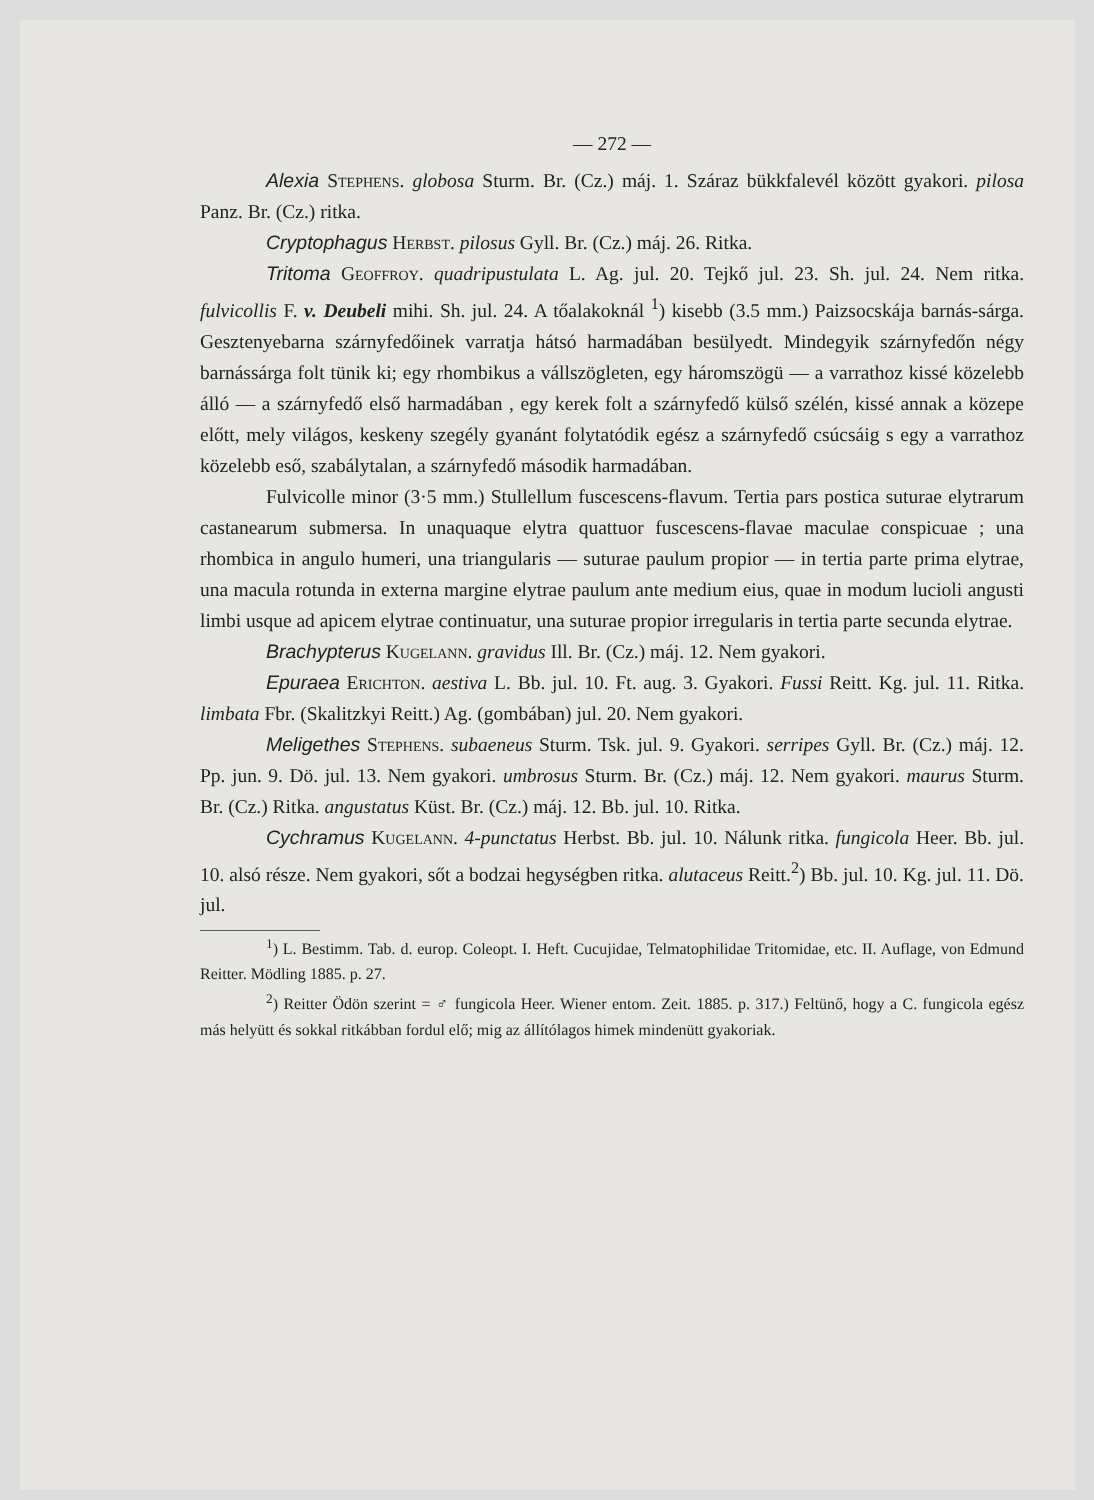— 272 —
Alexia Stephens. globosa Sturm. Br. (Cz.) máj. 1. Száraz bükkfalevél között gyakori. pilosa Panz. Br. (Cz.) ritka.
Cryptophagus Herbst. pilosus Gyll. Br. (Cz.) máj. 26. Ritka.
Tritoma Geoffroy. quadripustulata L. Ag. jul. 20. Tejkő jul. 23. Sh. jul. 24. Nem ritka. fulvicollis F. v. Deubeli mihi. Sh. jul. 24. A tőalakoknál <sup>1</sup>) kisebb (3.5 mm.) Paizsocskája barnás-sárga. Gesztenyebarna szárnyfedőinek varratja hátsó harmadában besülyedt. Mindegyik szárnyfedőn négy barnássárga folt tünik ki; egy rhombikus a vállszögleten, egy háromszögü — a varrathoz kissé közelebb álló — a szárnyfedő első harmadában , egy kerek folt a szárnyfedő külső szélén, kissé annak a közepe előtt, mely világos, keskeny szegély gyanánt folytatódik egész a szárnyfedő csúcsáig s egy a varrathoz közelebb eső, szabálytalan, a szárnyfedő második harmadában.
Fulvicolle minor (3·5 mm.) Stullellum fuscescens-flavum. Tertia pars postica suturae elytrarum castanearum submersa. In unaquaque elytra quattuor fuscescens-flavae maculae conspicuae ; una rhombica in angulo humeri, una triangularis — suturae paulum propior — in tertia parte prima elytrae, una macula rotunda in externa margine elytrae paulum ante medium eius, quae in modum lucioli angusti limbi usque ad apicem elytrae continuatur, una suturae propior irregularis in tertia parte secunda elytrae.
Brachypterus Kugelann. gravidus Ill. Br. (Cz.) máj. 12. Nem gyakori.
Epuraea Erichton. aestiva L. Bb. jul. 10. Ft. aug. 3. Gyakori. Fussi Reitt. Kg. jul. 11. Ritka. limbata Fbr. (Skalitzkyi Reitt.) Ag. (gombában) jul. 20. Nem gyakori.
Meligethes Stephens. subaeneus Sturm. Tsk. jul. 9. Gyakori. serripes Gyll. Br. (Cz.) máj. 12. Pp. jun. 9. Dö. jul. 13. Nem gyakori. umbrosus Sturm. Br. (Cz.) máj. 12. Nem gyakori. maurus Sturm. Br. (Cz.) Ritka. angustatus Küst. Br. (Cz.) máj. 12. Bb. jul. 10. Ritka.
Cychramus Kugelann. 4-punctatus Herbst. Bb. jul. 10. Nálunk ritka. fungicola Heer. Bb. jul. 10. alsó része. Nem gyakori, sőt a bodzai hegységben ritka. alutaceus Reitt.<sup>2</sup>) Bb. jul. 10. Kg. jul. 11. Dö. jul.
<sup>1</sup>) L. Bestimm. Tab. d. europ. Coleopt. I. Heft. Cucujidae, Telmatophilidae Tritomidae, etc. II. Auflage, von Edmund Reitter. Mödling 1885. p. 27.
<sup>2</sup>) Reitter Ödön szerint = ♂ fungicola Heer. Wiener entom. Zeit. 1885. p. 317.) Feltünő, hogy a C. fungicola egész más helyütt és sokkal ritkábban fordul elő; mig az állítólagos himek mindenütt gyakoriak.